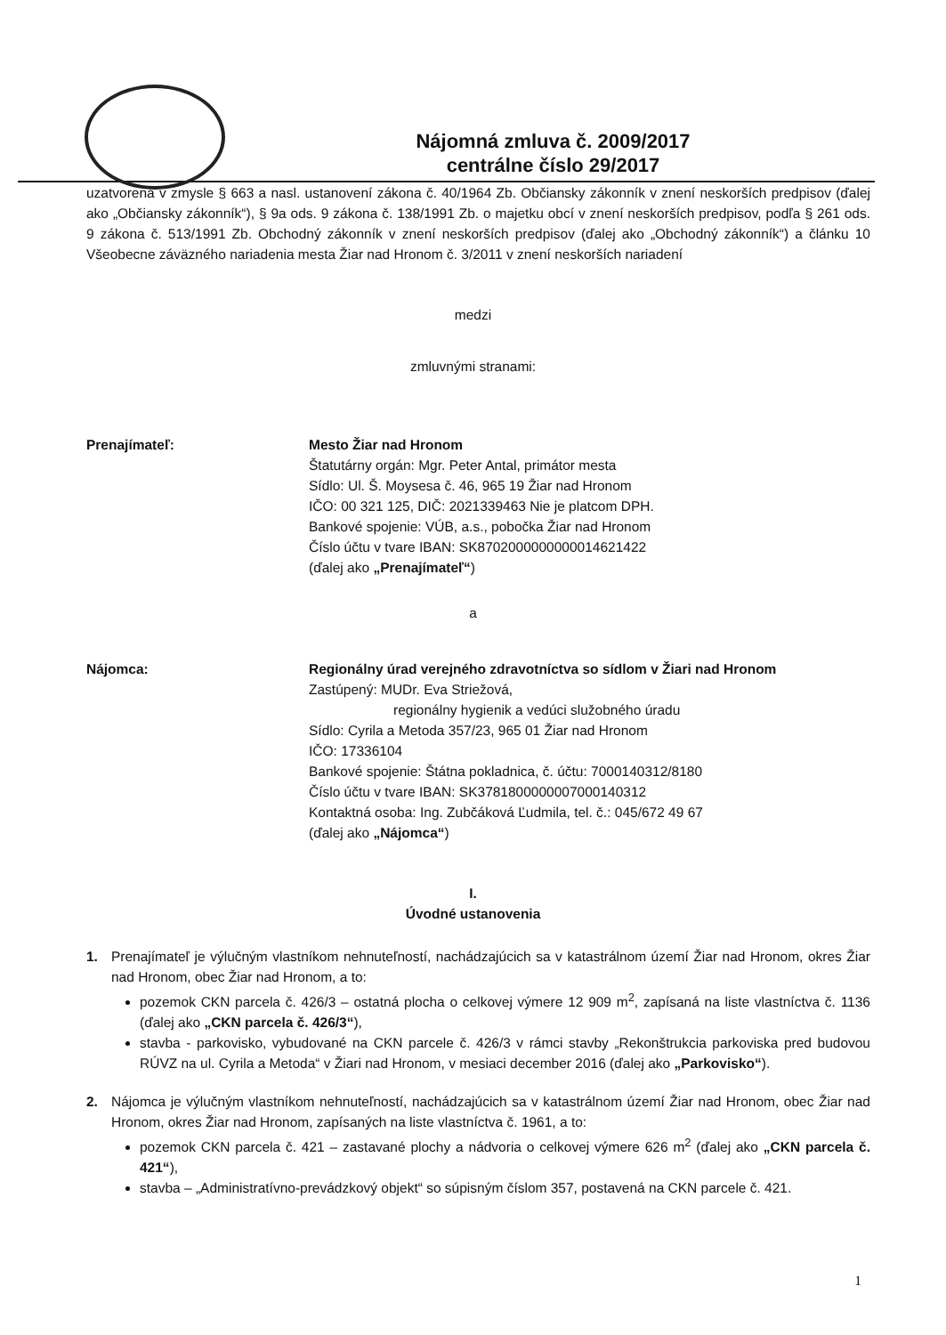Nájomná zmluva č. 2009/2017
centrálne číslo 29/2017
uzatvorená v zmysle § 663 a nasl. ustanovení zákona č. 40/1964 Zb. Občiansky zákonník v znení neskorších predpisov (ďalej ako „Občiansky zákonník“), § 9a ods. 9 zákona č. 138/1991 Zb. o majetku obcí v znení neskorších predpisov, podľa § 261 ods. 9 zákona č. 513/1991 Zb. Obchodný zákonník v znení neskorších predpisov (ďalej ako „Obchodný zákonník“) a článku 10 Všeobecne záväzného nariadenia mesta Žiar nad Hronom č. 3/2011 v znení neskorších nariadení
medzi
zmluvnými stranami:
Prenajímateľ: Mesto Žiar nad Hronom
Štatutárny orgán: Mgr. Peter Antal, primátor mesta
Sídlo: Ul. Š. Moysesa č. 46, 965 19 Žiar nad Hronom
IČO: 00 321 125, DIČ: 2021339463 Nie je platcom DPH.
Bankové spojenie: VÚB, a.s., pobočka Žiar nad Hronom
Číslo účtu v tvare IBAN: SK8702000000000014621422
(ďalej ako „Prenajímateľ“)
a
Nájomca: Regionálny úrad verejného zdravotníctva so sídlom v Žiari nad Hronom
Zastúpený: MUDr. Eva Striežová,
regionálny hygienik a vedúci služobného úradu
Sídlo: Cyrila a Metoda 357/23, 965 01 Žiar nad Hronom
IČO: 17336104
Bankové spojenie: Štátna pokladnica, č. účtu: 7000140312/8180
Číslo účtu v tvare IBAN: SK3781800000007000140312
Kontaktná osoba: Ing. Zubčáková Ľudmila, tel. č.: 045/672 49 67
(ďalej ako „Nájomca“)
I.
Úvodné ustanovenia
1. Prenajímateľ je výlučným vlastníkom nehnuteľností, nachádzajúcich sa v katastrálnom území Žiar nad Hronom, okres Žiar nad Hronom, obec Žiar nad Hronom, a to:
pozemok CKN parcela č. 426/3 – ostatná plocha o celkovej výmere 12 909 m<sup>2</sup>, zapísaná na liste vlastníctva č. 1136 (ďalej ako „CKN parcela č. 426/3“),
stavba - parkovisko, vybudované na CKN parcele č. 426/3 v rámci stavby „Rekonštrukcia parkoviska pred budovou RÚVZ na ul. Cyrila a Metoda“ v Žiari nad Hronom, v mesiaci december 2016 (ďalej ako „Parkovisko“).
2. Nájomca je výlučným vlastníkom nehnuteľností, nachádzajúcich sa v katastrálnom území Žiar nad Hronom, obec Žiar nad Hronom, okres Žiar nad Hronom, zapísaných na liste vlastníctva č. 1961, a to:
pozemok CKN parcela č. 421 – zastavané plochy a nádvoria o celkovej výmere 626 m<sup>2</sup> (ďalej ako „CKN parcela č. 421“),
stavba – „Administratívno-prevádzkový objekt“ so súpisným číslom 357, postavená na CKN parcele č. 421.
1